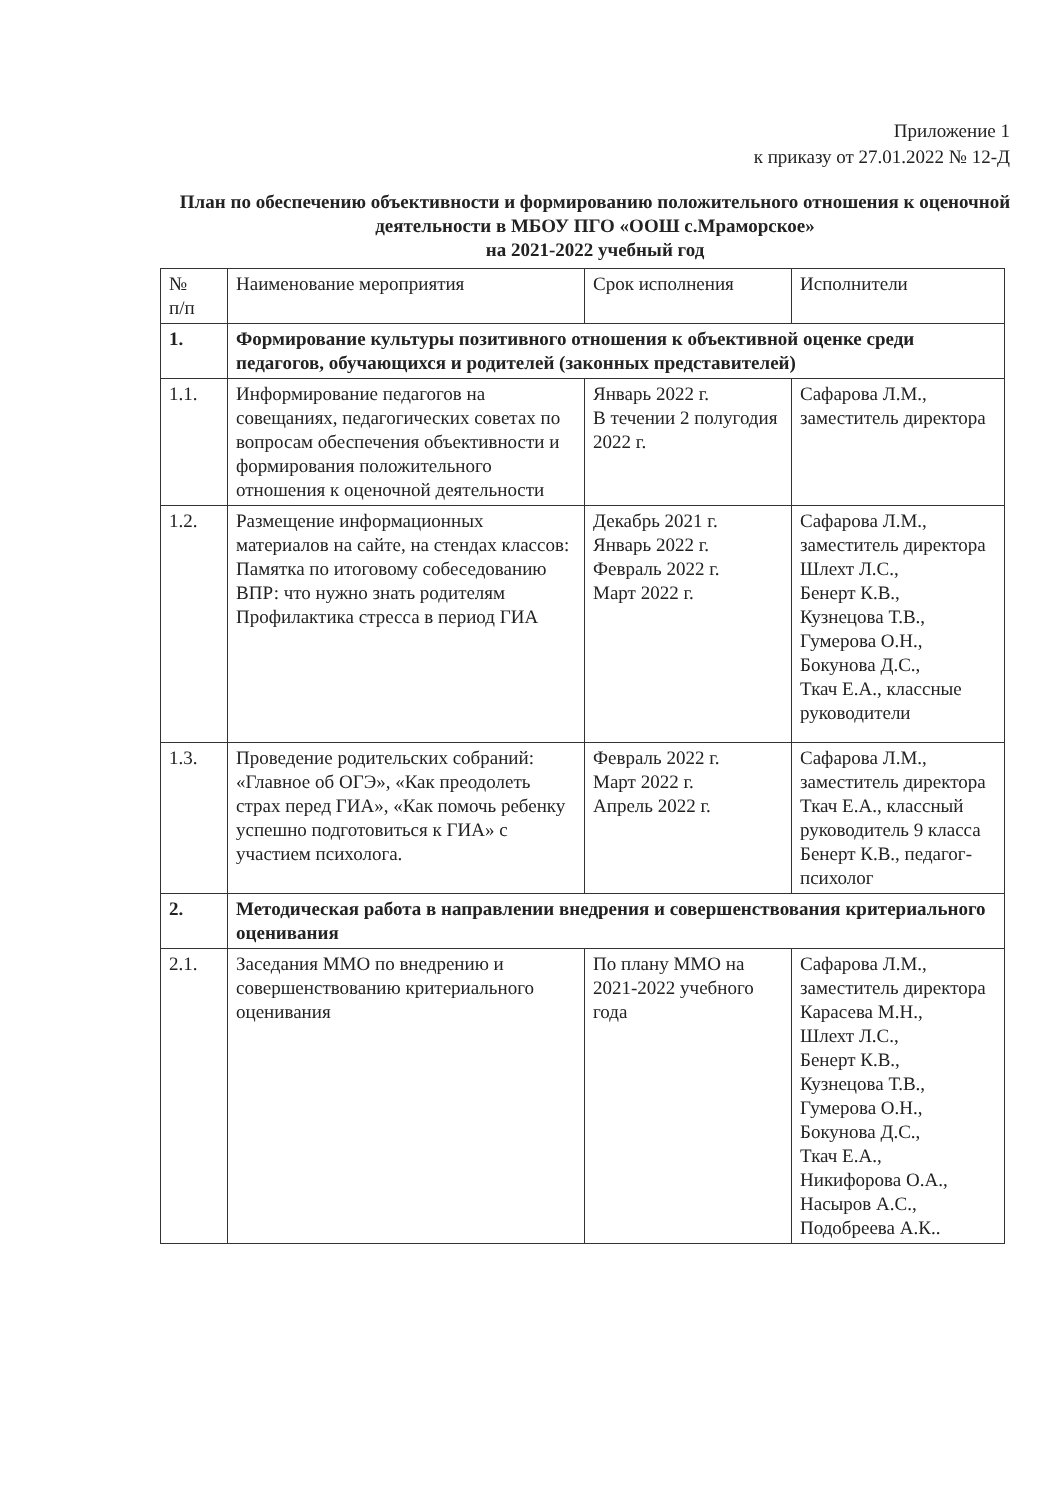Приложение 1
к приказу от 27.01.2022 № 12-Д
План по обеспечению объективности и формированию положительного отношения к оценочной деятельности в МБОУ ПГО «ООШ с.Мраморское»
на 2021-2022 учебный год
| № п/п | Наименование мероприятия | Срок исполнения | Исполнители |
| --- | --- | --- | --- |
| 1. | Формирование культуры позитивного отношения к объективной оценке среди педагогов, обучающихся и родителей (законных представителей) | | |
| 1.1. | Информирование педагогов на совещаниях, педагогических советах по вопросам обеспечения объективности и формирования положительного отношения к оценочной деятельности | Январь 2022 г. В течении 2 полугодия 2022 г. | Сафарова Л.М., заместитель директора |
| 1.2. | Размещение информационных материалов на сайте, на стендах классов: Памятка по итоговому собеседованию ВПР: что нужно знать родителям Профилактика стресса в период ГИА | Декабрь 2021 г. Январь 2022 г. Февраль 2022 г. Март 2022 г. | Сафарова Л.М., заместитель директора Шлехт Л.С., Бенерт К.В., Кузнецова Т.В., Гумерова О.Н., Бокунова Д.С., Ткач Е.А., классные руководители |
| 1.3. | Проведение родительских собраний: «Главное об ОГЭ», «Как преодолеть страх перед ГИА», «Как помочь ребенку успешно подготовиться к ГИА» с участием психолога. | Февраль 2022 г. Март 2022 г. Апрель 2022 г. | Сафарова Л.М., заместитель директора Ткач Е.А., классный руководитель 9 класса Бенерт К.В., педагог-психолог |
| 2. | Методическая работа в направлении внедрения и совершенствования критериального оценивания | | |
| 2.1. | Заседания ММО по внедрению и совершенствованию критериального оценивания | По плану ММО на 2021-2022 учебного года | Сафарова Л.М., заместитель директора Карасева М.Н., Шлехт Л.С., Бенерт К.В., Кузнецова Т.В., Гумерова О.Н., Бокунова Д.С., Ткач Е.А., Никифорова О.А., Насыров А.С., Подобреева А.К.. |